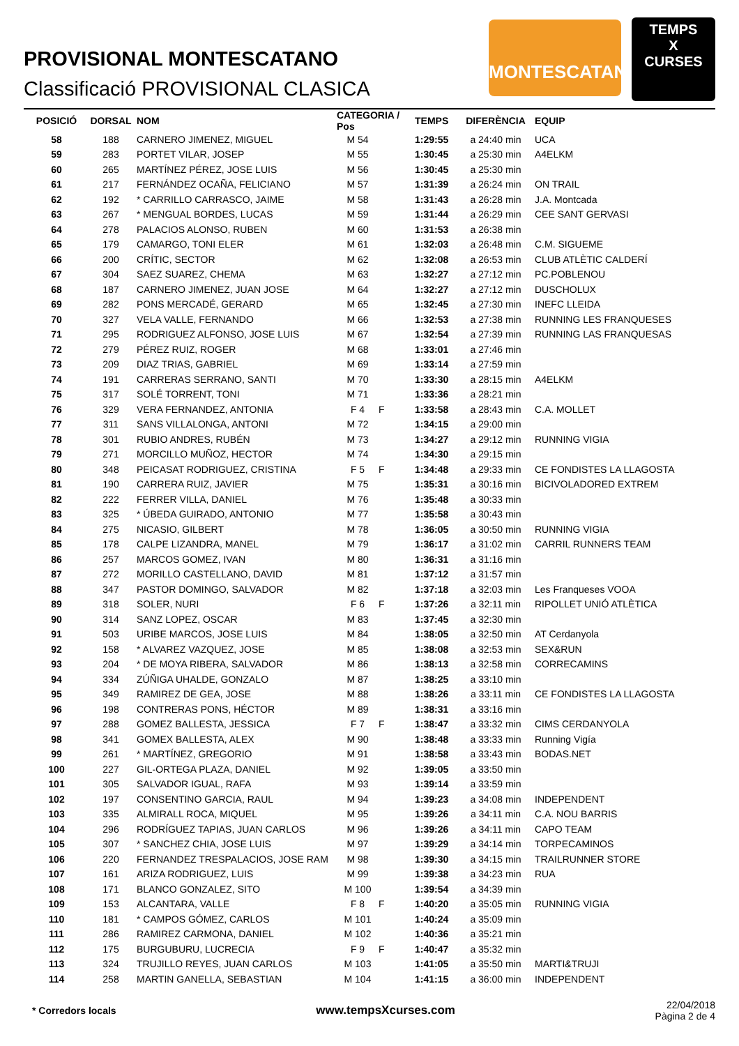PROVISIONAL MONTESCATANO
Classificació PROVISIONAL CLASICA
MONTESCATANO
TEMPS
X
CURSES
| POSICIÓ | DORSAL | NOM | CATEGORIA / Pos | | TEMPS | DIFERÈNCIA | EQUIP |
| --- | --- | --- | --- | --- | --- | --- | --- |
| 58 | 188 | CARNERO JIMENEZ, MIGUEL | M 54 | | 1:29:55 | a 24:40 min | UCA |
| 59 | 283 | PORTET VILAR, JOSEP | M 55 | | 1:30:45 | a 25:30 min | A4ELKM |
| 60 | 265 | MARTÍNEZ PÉREZ, JOSE LUIS | M 56 | | 1:30:45 | a 25:30 min | |
| 61 | 217 | FERNÁNDEZ OCAÑA, FELICIANO | M 57 | | 1:31:39 | a 26:24 min | ON TRAIL |
| 62 | 192 | * CARRILLO CARRASCO, JAIME | M 58 | | 1:31:43 | a 26:28 min | J.A. Montcada |
| 63 | 267 | * MENGUAL BORDES, LUCAS | M 59 | | 1:31:44 | a 26:29 min | CEE SANT GERVASI |
| 64 | 278 | PALACIOS ALONSO, RUBEN | M 60 | | 1:31:53 | a 26:38 min | |
| 65 | 179 | CAMARGO, TONI ELER | M 61 | | 1:32:03 | a 26:48 min | C.M. SIGUEME |
| 66 | 200 | CRÍTIC, SECTOR | M 62 | | 1:32:08 | a 26:53 min | CLUB ATLÈTIC CALDERÍ |
| 67 | 304 | SAEZ SUAREZ, CHEMA | M 63 | | 1:32:27 | a 27:12 min | PC.POBLENOU |
| 68 | 187 | CARNERO JIMENEZ, JUAN JOSE | M 64 | | 1:32:27 | a 27:12 min | DUSCHOLUX |
| 69 | 282 | PONS MERCADÉ, GERARD | M 65 | | 1:32:45 | a 27:30 min | INEFC LLEIDA |
| 70 | 327 | VELA VALLE, FERNANDO | M 66 | | 1:32:53 | a 27:38 min | RUNNING LES FRANQUESES |
| 71 | 295 | RODRIGUEZ ALFONSO, JOSE LUIS | M 67 | | 1:32:54 | a 27:39 min | RUNNING LAS FRANQUESAS |
| 72 | 279 | PÉREZ RUIZ, ROGER | M 68 | | 1:33:01 | a 27:46 min | |
| 73 | 209 | DIAZ TRIAS, GABRIEL | M 69 | | 1:33:14 | a 27:59 min | |
| 74 | 191 | CARRERAS SERRANO, SANTI | M 70 | | 1:33:30 | a 28:15 min | A4ELKM |
| 75 | 317 | SOLÉ TORRENT, TONI | M 71 | | 1:33:36 | a 28:21 min | |
| 76 | 329 | VERA FERNANDEZ, ANTONIA | F 4 | F | 1:33:58 | a 28:43 min | C.A. MOLLET |
| 77 | 311 | SANS VILLALONGA, ANTONI | M 72 | | 1:34:15 | a 29:00 min | |
| 78 | 301 | RUBIO ANDRES, RUBÉN | M 73 | | 1:34:27 | a 29:12 min | RUNNING VIGIA |
| 79 | 271 | MORCILLO MUÑOZ, HECTOR | M 74 | | 1:34:30 | a 29:15 min | |
| 80 | 348 | PEICASAT RODRIGUEZ, CRISTINA | F 5 | F | 1:34:48 | a 29:33 min | CE FONDISTES LA LLAGOSTA |
| 81 | 190 | CARRERA RUIZ, JAVIER | M 75 | | 1:35:31 | a 30:16 min | BICIVOLADORED EXTREM |
| 82 | 222 | FERRER VILLA, DANIEL | M 76 | | 1:35:48 | a 30:33 min | |
| 83 | 325 | * ÚBEDA GUIRADO, ANTONIO | M 77 | | 1:35:58 | a 30:43 min | |
| 84 | 275 | NICASIO, GILBERT | M 78 | | 1:36:05 | a 30:50 min | RUNNING VIGIA |
| 85 | 178 | CALPE LIZANDRA, MANEL | M 79 | | 1:36:17 | a 31:02 min | CARRIL RUNNERS TEAM |
| 86 | 257 | MARCOS GOMEZ, IVAN | M 80 | | 1:36:31 | a 31:16 min | |
| 87 | 272 | MORILLO CASTELLANO, DAVID | M 81 | | 1:37:12 | a 31:57 min | |
| 88 | 347 | PASTOR DOMINGO, SALVADOR | M 82 | | 1:37:18 | a 32:03 min | Les Franqueses VOOA |
| 89 | 318 | SOLER, NURI | F 6 | F | 1:37:26 | a 32:11 min | RIPOLLET UNIÓ ATLÈTICA |
| 90 | 314 | SANZ LOPEZ, OSCAR | M 83 | | 1:37:45 | a 32:30 min | |
| 91 | 503 | URIBE MARCOS, JOSE LUIS | M 84 | | 1:38:05 | a 32:50 min | AT Cerdanyola |
| 92 | 158 | * ALVAREZ VAZQUEZ, JOSE | M 85 | | 1:38:08 | a 32:53 min | SEX&RUN |
| 93 | 204 | * DE MOYA RIBERA, SALVADOR | M 86 | | 1:38:13 | a 32:58 min | CORRECAMINS |
| 94 | 334 | ZÚÑIGA UHALDE, GONZALO | M 87 | | 1:38:25 | a 33:10 min | |
| 95 | 349 | RAMIREZ DE GEA, JOSE | M 88 | | 1:38:26 | a 33:11 min | CE FONDISTES LA LLAGOSTA |
| 96 | 198 | CONTRERAS PONS, HÉCTOR | M 89 | | 1:38:31 | a 33:16 min | |
| 97 | 288 | GOMEZ BALLESTA, JESSICA | F 7 | F | 1:38:47 | a 33:32 min | CIMS CERDANYOLA |
| 98 | 341 | GOMEX BALLESTA, ALEX | M 90 | | 1:38:48 | a 33:33 min | Running Vigía |
| 99 | 261 | * MARTÍNEZ, GREGORIO | M 91 | | 1:38:58 | a 33:43 min | BODAS.NET |
| 100 | 227 | GIL-ORTEGA PLAZA, DANIEL | M 92 | | 1:39:05 | a 33:50 min | |
| 101 | 305 | SALVADOR IGUAL, RAFA | M 93 | | 1:39:14 | a 33:59 min | |
| 102 | 197 | CONSENTINO GARCIA, RAUL | M 94 | | 1:39:23 | a 34:08 min | INDEPENDENT |
| 103 | 335 | ALMIRALL ROCA, MIQUEL | M 95 | | 1:39:26 | a 34:11 min | C.A. NOU BARRIS |
| 104 | 296 | RODRÍGUEZ TAPIAS, JUAN CARLOS | M 96 | | 1:39:26 | a 34:11 min | CAPO TEAM |
| 105 | 307 | * SANCHEZ CHIA, JOSE LUIS | M 97 | | 1:39:29 | a 34:14 min | TORPECAMINOS |
| 106 | 220 | FERNANDEZ TRESPALACIOS, JOSE RAM | M 98 | | 1:39:30 | a 34:15 min | TRAILRUNNER STORE |
| 107 | 161 | ARIZA RODRIGUEZ, LUIS | M 99 | | 1:39:38 | a 34:23 min | RUA |
| 108 | 171 | BLANCO GONZALEZ, SITO | M 100 | | 1:39:54 | a 34:39 min | |
| 109 | 153 | ALCANTARA, VALLE | F 8 | F | 1:40:20 | a 35:05 min | RUNNING VIGIA |
| 110 | 181 | * CAMPOS GÓMEZ, CARLOS | M 101 | | 1:40:24 | a 35:09 min | |
| 111 | 286 | RAMIREZ CARMONA, DANIEL | M 102 | | 1:40:36 | a 35:21 min | |
| 112 | 175 | BURGUBURU, LUCRECIA | F 9 | F | 1:40:47 | a 35:32 min | |
| 113 | 324 | TRUJILLO REYES, JUAN CARLOS | M 103 | | 1:41:05 | a 35:50 min | MARTI&TRUJI |
| 114 | 258 | MARTIN GANELLA, SEBASTIAN | M 104 | | 1:41:15 | a 36:00 min | INDEPENDENT |
* Corredors locals www.tempsXcurses.com 22/04/2018
Pàgina 2 de 4